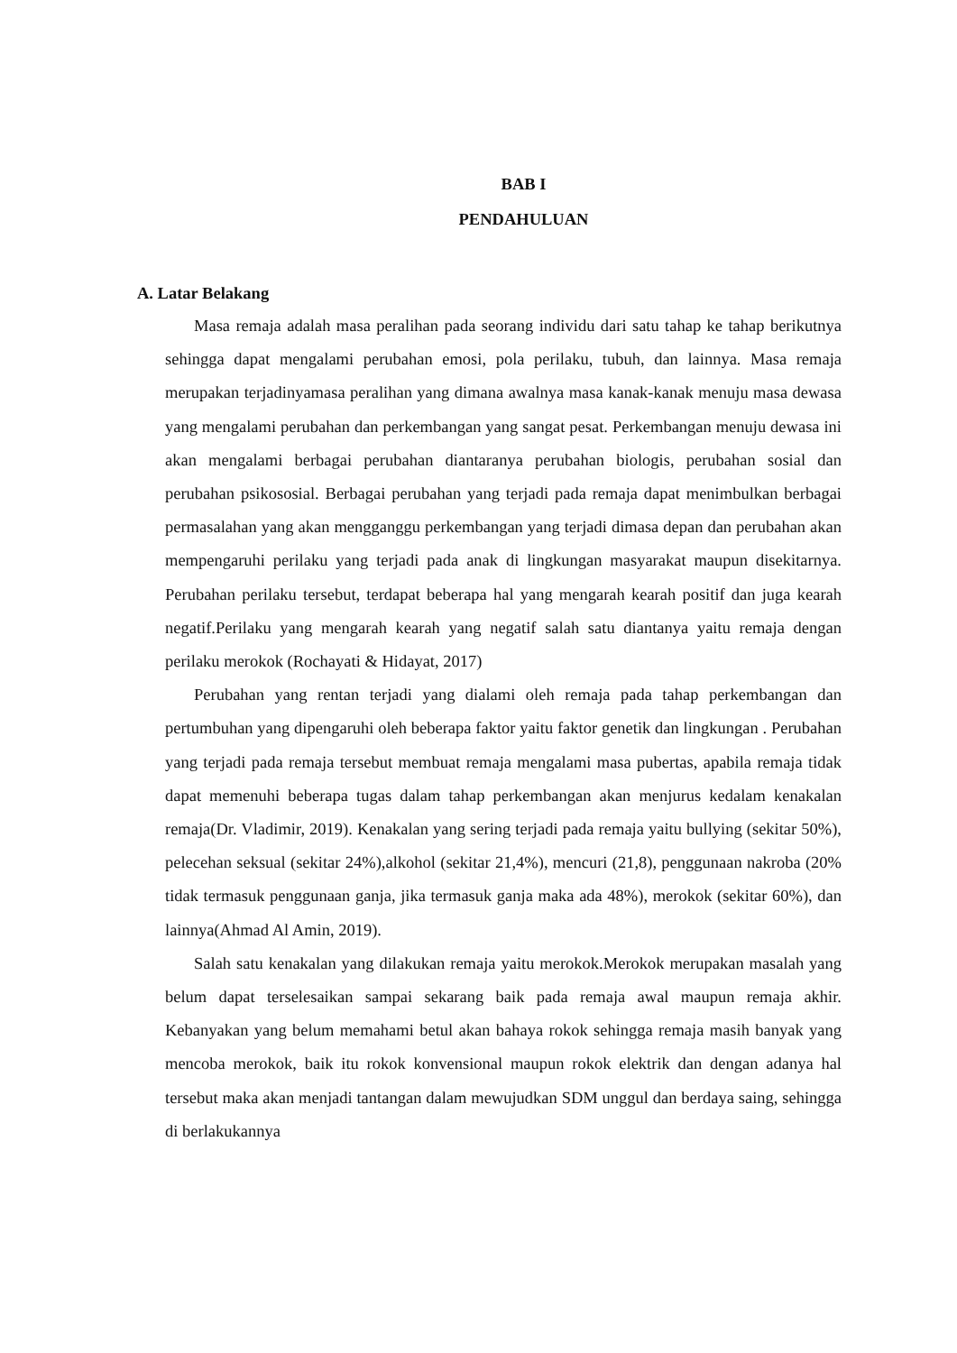BAB I
PENDAHULUAN
A. Latar Belakang
Masa remaja adalah masa peralihan pada seorang individu dari satu tahap ke tahap berikutnya sehingga dapat mengalami perubahan emosi, pola perilaku, tubuh, dan lainnya. Masa remaja merupakan terjadinyamasa peralihan yang dimana awalnya masa kanak-kanak menuju masa dewasa yang mengalami perubahan dan perkembangan yang sangat pesat. Perkembangan menuju dewasa ini akan mengalami berbagai perubahan diantaranya perubahan biologis, perubahan sosial dan perubahan psikososial. Berbagai perubahan yang terjadi pada remaja dapat menimbulkan berbagai permasalahan yang akan mengganggu perkembangan yang terjadi dimasa depan dan perubahan akan mempengaruhi perilaku yang terjadi pada anak di lingkungan masyarakat maupun disekitarnya. Perubahan perilaku tersebut, terdapat beberapa hal yang mengarah kearah positif dan juga kearah negatif.Perilaku yang mengarah kearah yang negatif salah satu diantanya yaitu remaja dengan perilaku merokok (Rochayati & Hidayat, 2017)
Perubahan yang rentan terjadi yang dialami oleh remaja pada tahap perkembangan dan pertumbuhan yang dipengaruhi oleh beberapa faktor yaitu faktor genetik dan lingkungan . Perubahan yang terjadi pada remaja tersebut membuat remaja mengalami masa pubertas, apabila remaja tidak dapat memenuhi beberapa tugas dalam tahap perkembangan akan menjurus kedalam kenakalan remaja(Dr. Vladimir, 2019). Kenakalan yang sering terjadi pada remaja yaitu bullying (sekitar 50%), pelecehan seksual (sekitar 24%),alkohol (sekitar 21,4%), mencuri (21,8), penggunaan nakroba (20% tidak termasuk penggunaan ganja, jika termasuk ganja maka ada 48%), merokok (sekitar 60%), dan lainnya(Ahmad Al Amin, 2019).
Salah satu kenakalan yang dilakukan remaja yaitu merokok.Merokok merupakan masalah yang belum dapat terselesaikan sampai sekarang baik pada remaja awal maupun remaja akhir. Kebanyakan yang belum memahami betul akan bahaya rokok sehingga remaja masih banyak yang mencoba merokok, baik itu rokok konvensional maupun rokok elektrik dan dengan adanya hal tersebut maka akan menjadi tantangan dalam mewujudkan SDM unggul dan berdaya saing, sehingga di berlakukannya